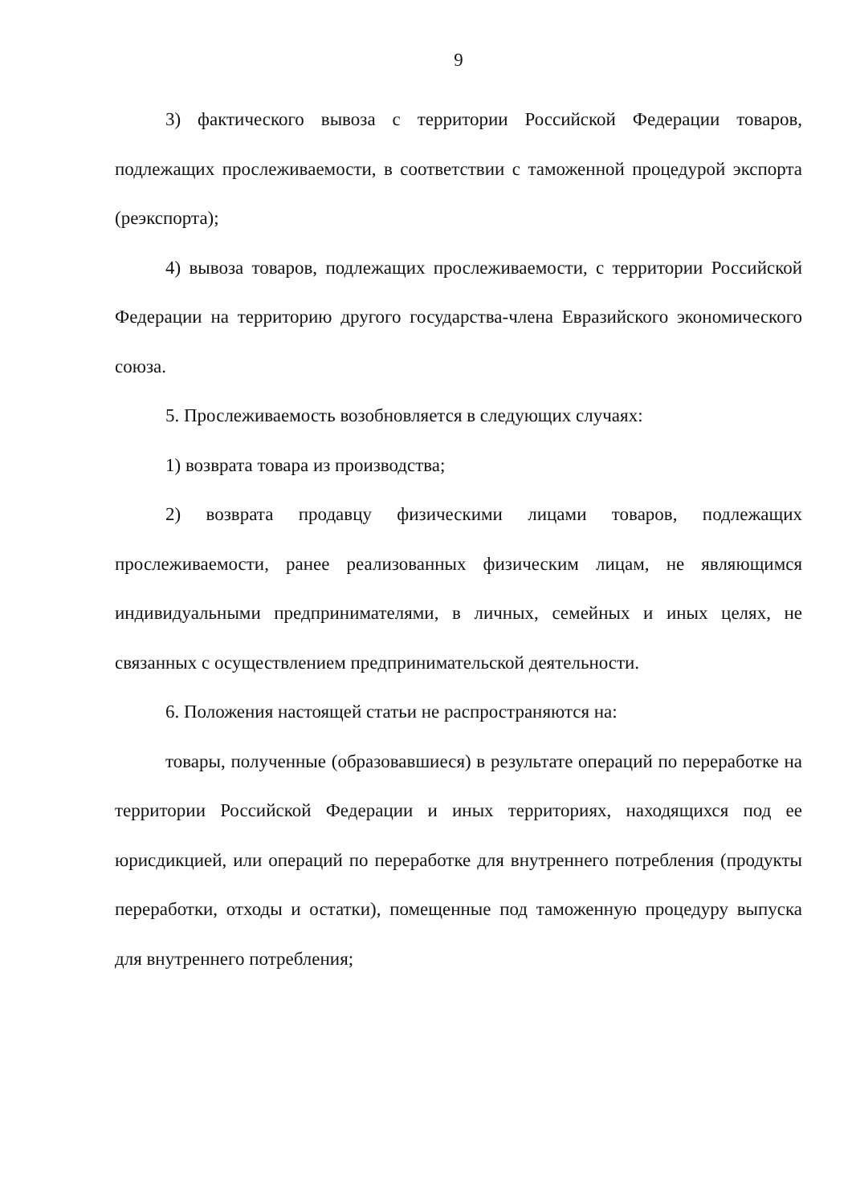9
3) фактического вывоза с территории Российской Федерации товаров, подлежащих прослеживаемости, в соответствии с таможенной процедурой экспорта (реэкспорта);
4) вывоза товаров, подлежащих прослеживаемости, с территории Российской Федерации на территорию другого государства-члена Евразийского экономического союза.
5. Прослеживаемость возобновляется в следующих случаях:
1) возврата товара из производства;
2) возврата продавцу физическими лицами товаров, подлежащих прослеживаемости, ранее реализованных физическим лицам, не являющимся индивидуальными предпринимателями, в личных, семейных и иных целях, не связанных с осуществлением предпринимательской деятельности.
6. Положения настоящей статьи не распространяются на:
товары, полученные (образовавшиеся) в результате операций по переработке на территории Российской Федерации и иных территориях, находящихся под ее юрисдикцией, или операций по переработке для внутреннего потребления (продукты переработки, отходы и остатки), помещенные под таможенную процедуру выпуска для внутреннего потребления;